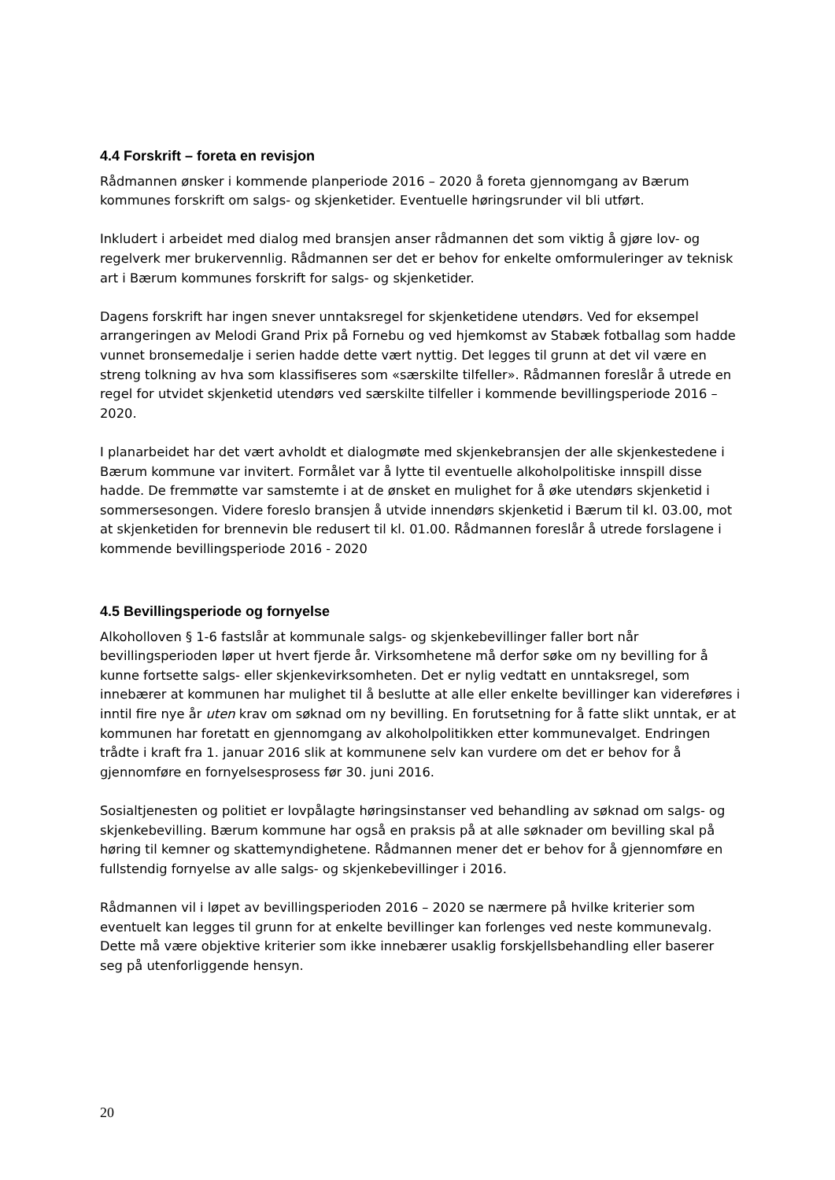4.4 Forskrift – foreta en revisjon
Rådmannen ønsker i kommende planperiode 2016 – 2020 å foreta gjennomgang av Bærum kommunes forskrift om salgs- og skjenketider. Eventuelle høringsrunder vil bli utført.
Inkludert i arbeidet med dialog med bransjen anser rådmannen det som viktig å gjøre lov- og regelverk mer brukervennlig. Rådmannen ser det er behov for enkelte omformuleringer av teknisk art i Bærum kommunes forskrift for salgs- og skjenketider.
Dagens forskrift har ingen snever unntaksregel for skjenketidene utendørs. Ved for eksempel arrangeringen av Melodi Grand Prix på Fornebu og ved hjemkomst av Stabæk fotballag som hadde vunnet bronsemedalje i serien hadde dette vært nyttig. Det legges til grunn at det vil være en streng tolkning av hva som klassifiseres som «særskilte tilfeller». Rådmannen foreslår å utrede en regel for utvidet skjenketid utendørs ved særskilte tilfeller i kommende bevillingsperiode 2016 – 2020.
I planarbeidet har det vært avholdt et dialogmøte med skjenkebransjen der alle skjenkestedene i Bærum kommune var invitert. Formålet var å lytte til eventuelle alkoholpolitiske innspill disse hadde. De fremmøtte var samstemte i at de ønsket en mulighet for å øke utendørs skjenketid i sommersesongen. Videre foreslo bransjen å utvide innendørs skjenketid i Bærum til kl. 03.00, mot at skjenketiden for brennevin ble redusert til kl. 01.00. Rådmannen foreslår å utrede forslagene i kommende bevillingsperiode 2016 - 2020
4.5 Bevillingsperiode og fornyelse
Alkoholloven § 1-6 fastslår at kommunale salgs- og skjenkebevillinger faller bort når bevillingsperioden løper ut hvert fjerde år. Virksomhetene må derfor søke om ny bevilling for å kunne fortsette salgs- eller skjenkevirksomheten. Det er nylig vedtatt en unntaksregel, som innebærer at kommunen har mulighet til å beslutte at alle eller enkelte bevillinger kan videreføres i inntil fire nye år uten krav om søknad om ny bevilling. En forutsetning for å fatte slikt unntak, er at kommunen har foretatt en gjennomgang av alkoholpolitikken etter kommunevalget. Endringen trådte i kraft fra 1. januar 2016 slik at kommunene selv kan vurdere om det er behov for å gjennomføre en fornyelsesprosess før 30. juni 2016.
Sosialtjenesten og politiet er lovpålagte høringsinstanser ved behandling av søknad om salgs- og skjenkebevilling. Bærum kommune har også en praksis på at alle søknader om bevilling skal på høring til kemner og skattemyndighetene. Rådmannen mener det er behov for å gjennomføre en fullstendig fornyelse av alle salgs- og skjenkebevillinger i 2016.
Rådmannen vil i løpet av bevillingsperioden 2016 – 2020 se nærmere på hvilke kriterier som eventuelt kan legges til grunn for at enkelte bevillinger kan forlenges ved neste kommunevalg. Dette må være objektive kriterier som ikke innebærer usaklig forskjellsbehandling eller baserer seg på utenforliggende hensyn.
20